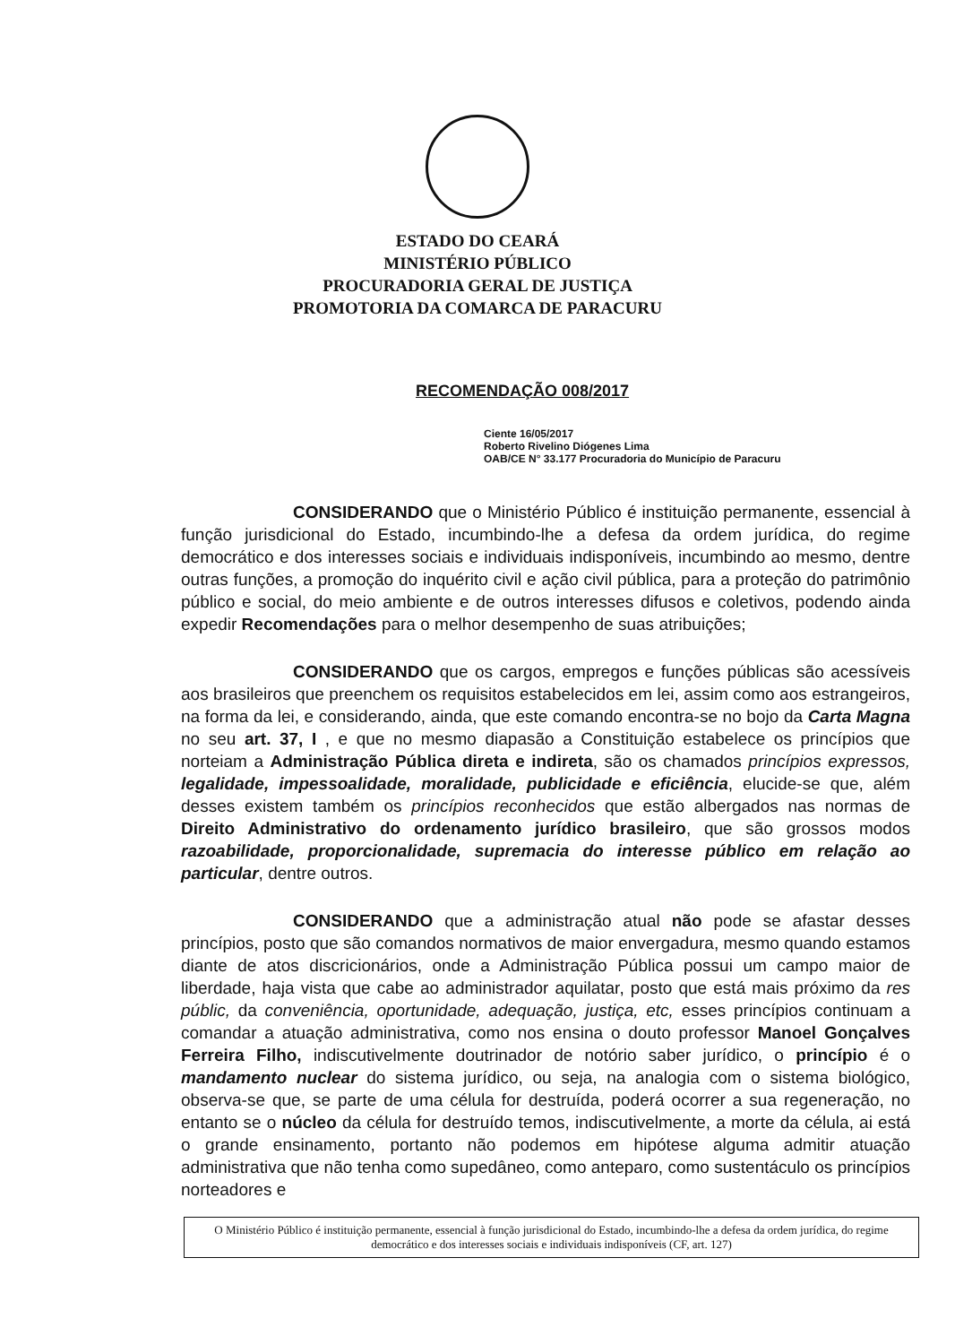ESTADO DO CEARÁ
MINISTÉRIO PÚBLICO
PROCURADORIA GERAL DE JUSTIÇA
PROMOTORIA DA COMARCA DE PARACURU
RECOMENDAÇÃO 008/2017
Ciente 16/05/2017
Roberto Rivelino Diógenes Lima
OAB/CE N° 33.177 Procuradoria do Município de Paracuru
CONSIDERANDO que o Ministério Público é instituição permanente, essencial à função jurisdicional do Estado, incumbindo-lhe a defesa da ordem jurídica, do regime democrático e dos interesses sociais e individuais indisponíveis, incumbindo ao mesmo, dentre outras funções, a promoção do inquérito civil e ação civil pública, para a proteção do patrimônio público e social, do meio ambiente e de outros interesses difusos e coletivos, podendo ainda expedir Recomendações para o melhor desempenho de suas atribuições;
CONSIDERANDO que os cargos, empregos e funções públicas são acessíveis aos brasileiros que preenchem os requisitos estabelecidos em lei, assim como aos estrangeiros, na forma da lei, e considerando, ainda, que este comando encontra-se no bojo da Carta Magna no seu art. 37, I , e que no mesmo diapasão a Constituição estabelece os princípios que norteiam a Administração Pública direta e indireta, são os chamados princípios expressos, legalidade, impessoalidade, moralidade, publicidade e eficiência, elucide-se que, além desses existem também os princípios reconhecidos que estão albergados nas normas de Direito Administrativo do ordenamento jurídico brasileiro, que são grossos modos razoabilidade, proporcionalidade, supremacia do interesse público em relação ao particular, dentre outros.
CONSIDERANDO que a administração atual não pode se afastar desses princípios, posto que são comandos normativos de maior envergadura, mesmo quando estamos diante de atos discricionários, onde a Administração Pública possui um campo maior de liberdade, haja vista que cabe ao administrador aquilatar, posto que está mais próximo da res públic, da conveniência, oportunidade, adequação, justiça, etc, esses princípios continuam a comandar a atuação administrativa, como nos ensina o douto professor Manoel Gonçalves Ferreira Filho, indiscutivelmente doutrinador de notório saber jurídico, o princípio é o mandamento nuclear do sistema jurídico, ou seja, na analogia com o sistema biológico, observa-se que, se parte de uma célula for destruída, poderá ocorrer a sua regeneração, no entanto se o núcleo da célula for destruído temos, indiscutivelmente, a morte da célula, ai está o grande ensinamento, portanto não podemos em hipótese alguma admitir atuação administrativa que não tenha como supedâneo, como anteparo, como sustentáculo os princípios norteadores e
O Ministério Público é instituição permanente, essencial à função jurisdicional do Estado, incumbindo-lhe a defesa da ordem jurídica, do regime democrático e dos interesses sociais e individuais indisponíveis (CF, art. 127)